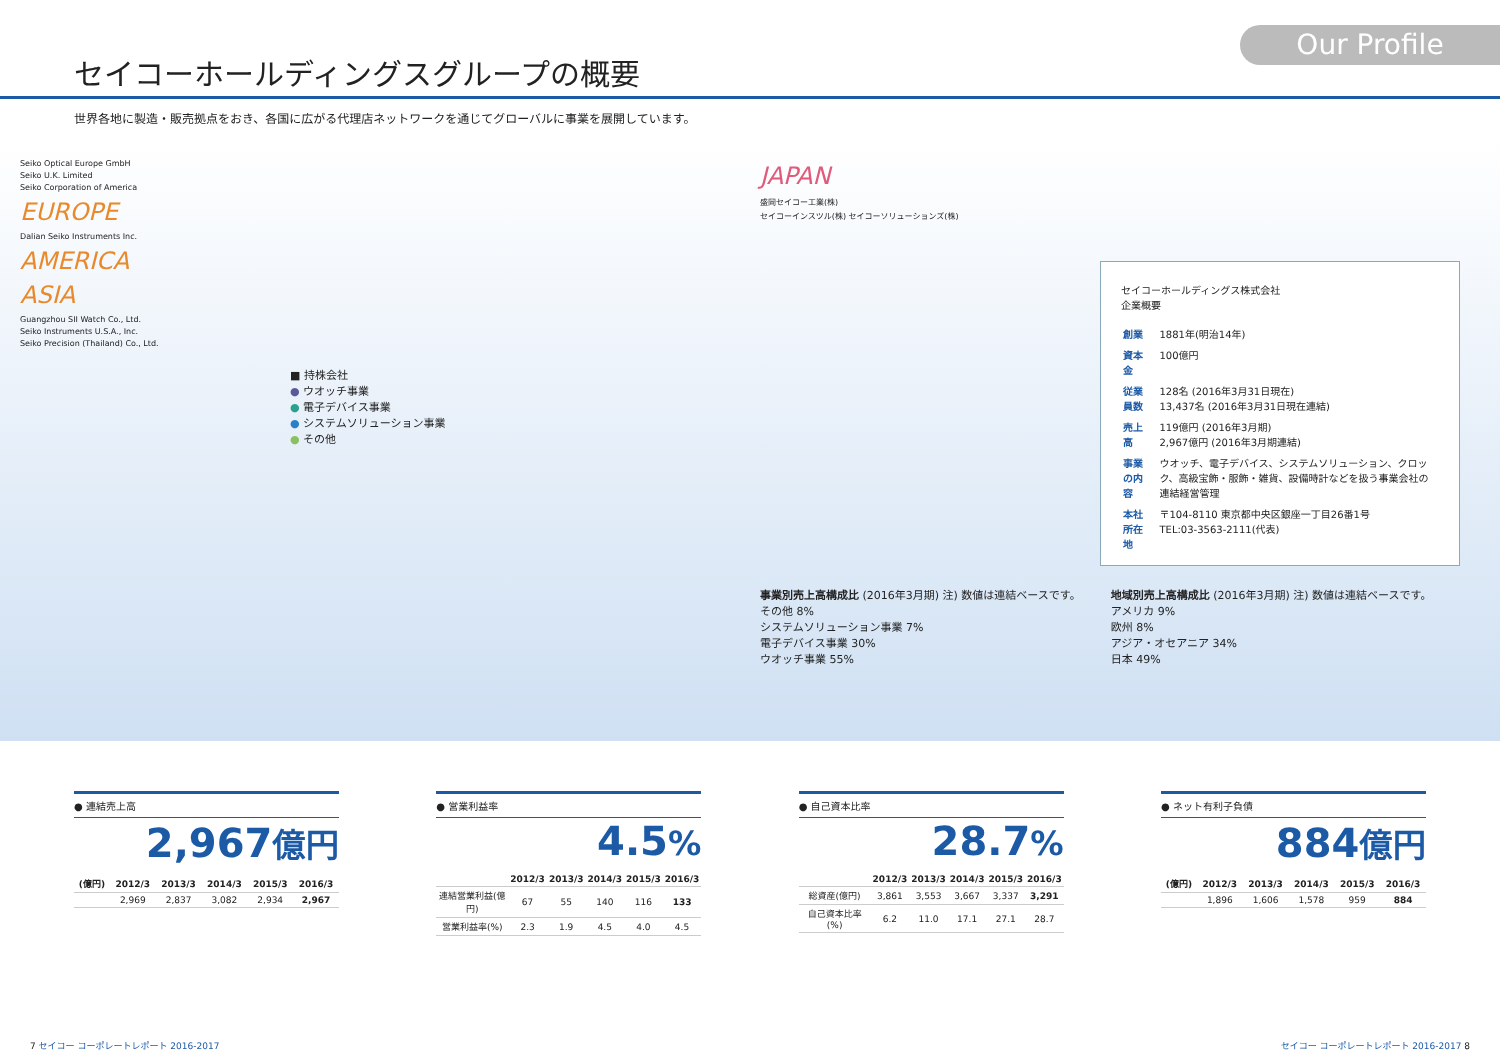セイコーホールディングスグループの概要
Our Profile
世界各地に製造・販売拠点をおき、各国に広がる代理店ネットワークを通じてグローバルに事業を展開しています。
Seiko Optical Europe GmbH
Seiko U.K. Limited
Seiko Corporation of America
EUROPE
Dalian Seiko Instruments Inc.
AMERICA
ASIA
Guangzhou SII Watch Co., Ltd.
Seiko Instruments U.S.A., Inc.
Seiko Precision (Thailand) Co., Ltd.
■ 持株会社
● ウオッチ事業
● 電子デバイス事業
● システムソリューション事業
● その他
JAPAN
盛岡セイコー工業(株)
セイコーインスツル(株) セイコーソリューションズ(株)
セイコーホールディングス株式会社
企業概要
| 創業 | 1881年(明治14年) |
| 資本金 | 100億円 |
| 従業員数 | 128名 (2016年3月31日現在) 13,437名 (2016年3月31日現在連結) |
| 売上高 | 119億円 (2016年3月期) 2,967億円 (2016年3月期連結) |
| 事業の内容 | ウオッチ、電子デバイス、システムソリューション、クロック、高級宝飾・服飾・雑貨、設備時計などを扱う事業会社の連結経営管理 |
| 本社所在地 | 〒104-8110 東京都中央区銀座一丁目26番1号 TEL:03-3563-2111(代表) |
事業別売上高構成比 (2016年3月期) 注) 数値は連結ベースです。
その他 8%
システムソリューション事業 7%
電子デバイス事業 30%
ウオッチ事業 55%
地域別売上高構成比 (2016年3月期) 注) 数値は連結ベースです。
アメリカ 9%
欧州 8%
アジア・オセアニア 34%
日本 49%
● 連結売上高
2,967億円
| (億円) | 2012/3 | 2013/3 | 2014/3 | 2015/3 | 2016/3 |
| --- | --- | --- | --- | --- | --- |
| | 2,969 | 2,837 | 3,082 | 2,934 | 2,967 |
● 営業利益率
4.5%
| | 2012/3 | 2013/3 | 2014/3 | 2015/3 | 2016/3 |
| --- | --- | --- | --- | --- | --- |
| 連結営業利益(億円) | 67 | 55 | 140 | 116 | 133 |
| 営業利益率(%) | 2.3 | 1.9 | 4.5 | 4.0 | 4.5 |
● 自己資本比率
28.7%
| | 2012/3 | 2013/3 | 2014/3 | 2015/3 | 2016/3 |
| --- | --- | --- | --- | --- | --- |
| 総資産(億円) | 3,861 | 3,553 | 3,667 | 3,337 | 3,291 |
| 自己資本比率(%) | 6.2 | 11.0 | 17.1 | 27.1 | 28.7 |
● ネット有利子負債
884億円
| (億円) | 2012/3 | 2013/3 | 2014/3 | 2015/3 | 2016/3 |
| --- | --- | --- | --- | --- | --- |
| | 1,896 | 1,606 | 1,578 | 959 | 884 |
7 セイコー コーポレートレポート 2016-2017 セイコー コーポレートレポート 2016-2017 8